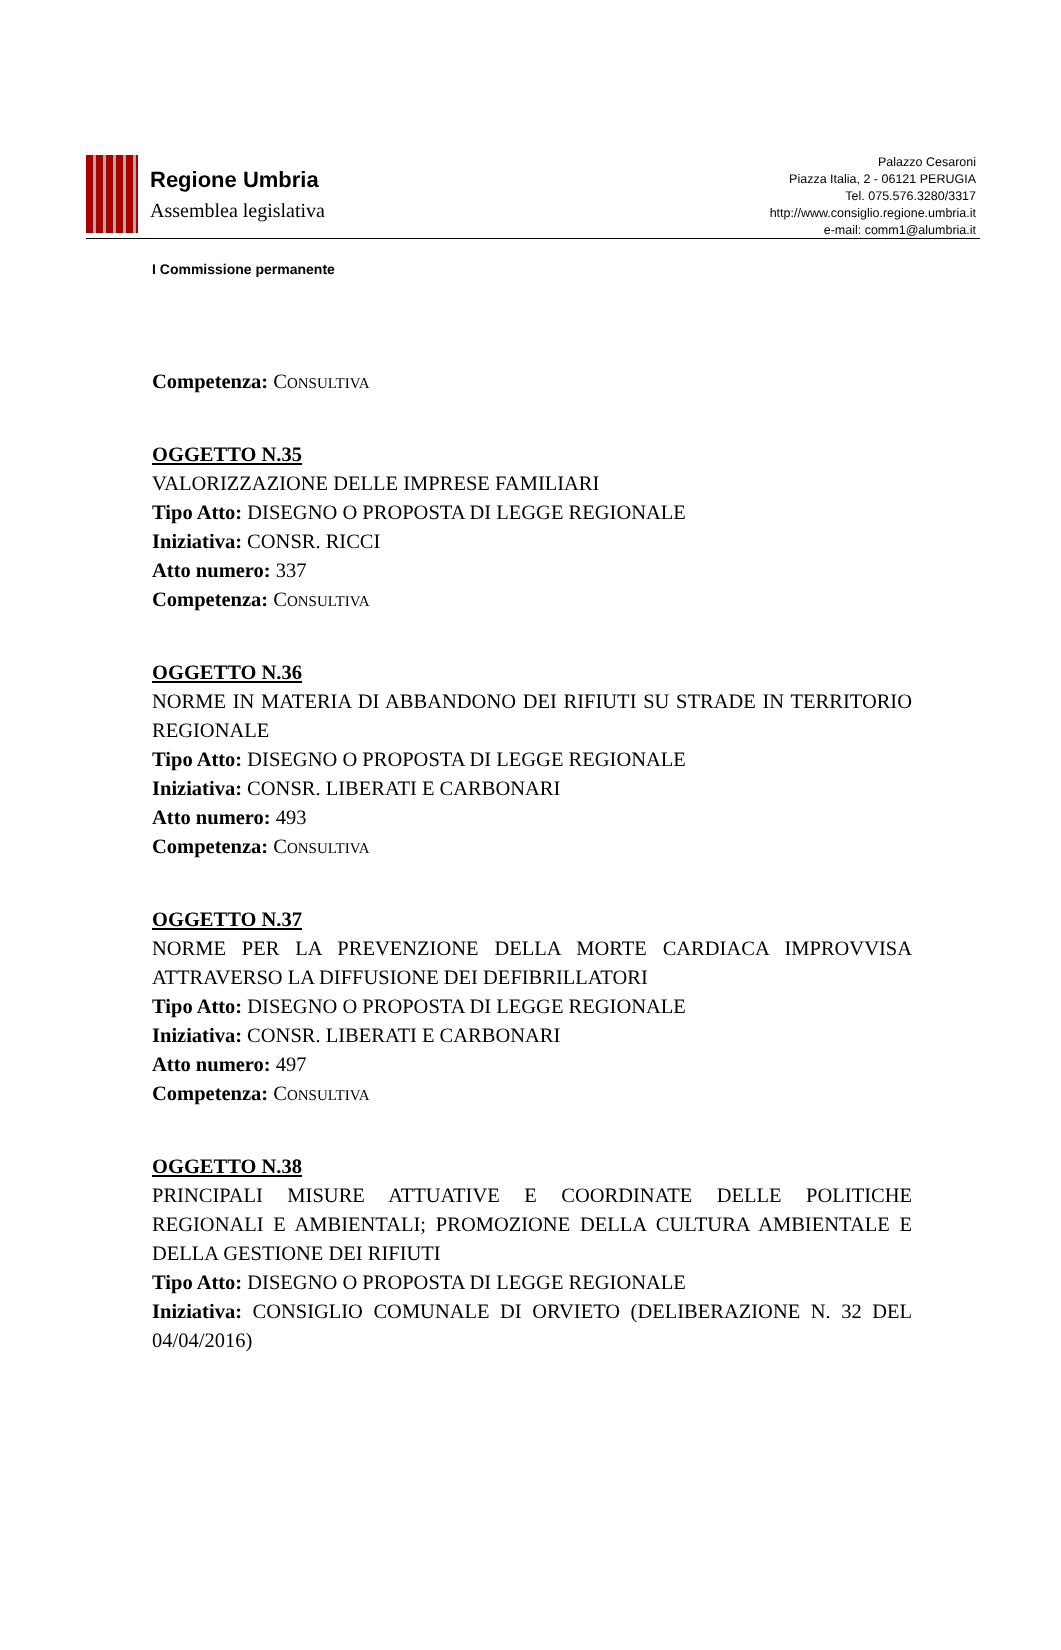Regione Umbria
Assemblea legislativa
Palazzo Cesaroni
Piazza Italia, 2 - 06121 PERUGIA
Tel. 075.576.3280/3317
http://www.consiglio.regione.umbria.it
e-mail: comm1@alumbria.it
I Commissione permanente
Competenza: CONSULTIVA
OGGETTO N.35
VALORIZZAZIONE DELLE IMPRESE FAMILIARI
Tipo Atto: DISEGNO O PROPOSTA DI LEGGE REGIONALE
Iniziativa: CONSR. RICCI
Atto numero: 337
Competenza: CONSULTIVA
OGGETTO N.36
NORME IN MATERIA DI ABBANDONO DEI RIFIUTI SU STRADE IN TERRITORIO REGIONALE
Tipo Atto: DISEGNO O PROPOSTA DI LEGGE REGIONALE
Iniziativa: CONSR. LIBERATI E CARBONARI
Atto numero: 493
Competenza: CONSULTIVA
OGGETTO N.37
NORME PER LA PREVENZIONE DELLA MORTE CARDIACA IMPROVVISA ATTRAVERSO LA DIFFUSIONE DEI DEFIBRILLATORI
Tipo Atto: DISEGNO O PROPOSTA DI LEGGE REGIONALE
Iniziativa: CONSR. LIBERATI E CARBONARI
Atto numero: 497
Competenza: CONSULTIVA
OGGETTO N.38
PRINCIPALI MISURE ATTUATIVE E COORDINATE DELLE POLITICHE REGIONALI E AMBIENTALI; PROMOZIONE DELLA CULTURA AMBIENTALE E DELLA GESTIONE DEI RIFIUTI
Tipo Atto: DISEGNO O PROPOSTA DI LEGGE REGIONALE
Iniziativa: CONSIGLIO COMUNALE DI ORVIETO (DELIBERAZIONE N. 32 DEL 04/04/2016)